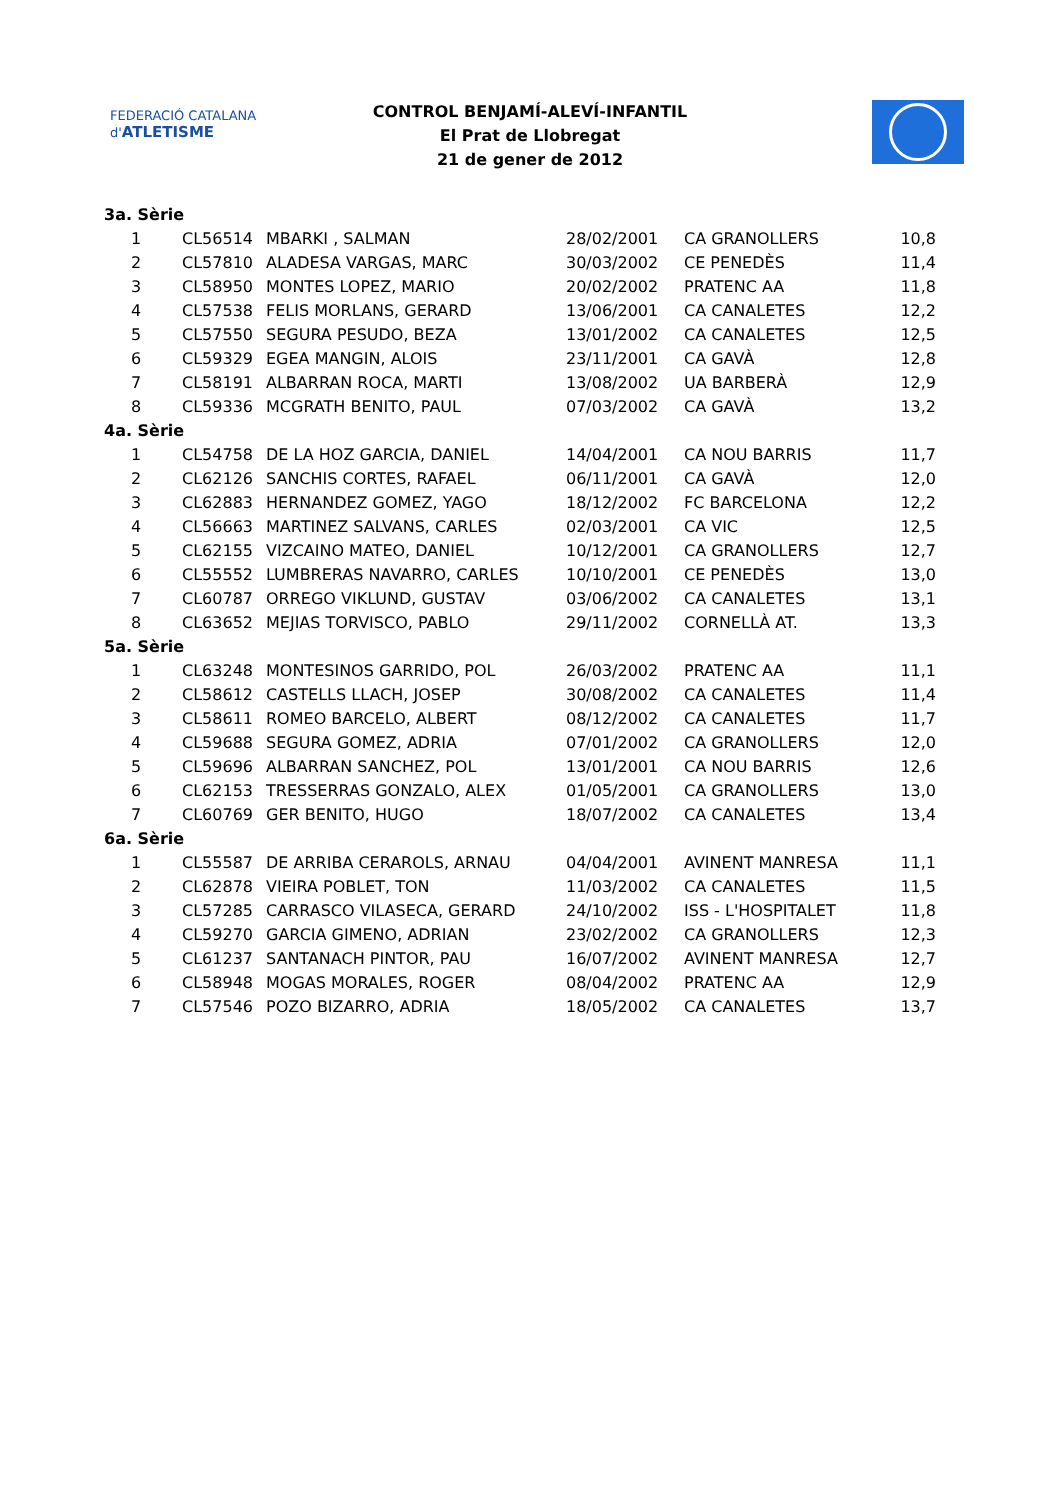FEDERACIÓ CATALANA d'ATLETISME
CONTROL BENJAMÍ-ALEVÍ-INFANTIL
El Prat de Llobregat
21 de gener de 2012
| 3a. Sèrie | | | | | |
| 1 | CL56514 | MBARKI , SALMAN | 28/02/2001 | CA GRANOLLERS | 10,8 |
| 2 | CL57810 | ALADESA VARGAS, MARC | 30/03/2002 | CE PENEDÈS | 11,4 |
| 3 | CL58950 | MONTES LOPEZ, MARIO | 20/02/2002 | PRATENC AA | 11,8 |
| 4 | CL57538 | FELIS MORLANS, GERARD | 13/06/2001 | CA CANALETES | 12,2 |
| 5 | CL57550 | SEGURA PESUDO, BEZA | 13/01/2002 | CA CANALETES | 12,5 |
| 6 | CL59329 | EGEA MANGIN, ALOIS | 23/11/2001 | CA GAVÀ | 12,8 |
| 7 | CL58191 | ALBARRAN ROCA, MARTI | 13/08/2002 | UA BARBERÀ | 12,9 |
| 8 | CL59336 | MCGRATH BENITO, PAUL | 07/03/2002 | CA GAVÀ | 13,2 |
| 4a. Sèrie | | | | | |
| 1 | CL54758 | DE LA HOZ GARCIA, DANIEL | 14/04/2001 | CA NOU BARRIS | 11,7 |
| 2 | CL62126 | SANCHIS CORTES, RAFAEL | 06/11/2001 | CA GAVÀ | 12,0 |
| 3 | CL62883 | HERNANDEZ GOMEZ, YAGO | 18/12/2002 | FC BARCELONA | 12,2 |
| 4 | CL56663 | MARTINEZ SALVANS, CARLES | 02/03/2001 | CA VIC | 12,5 |
| 5 | CL62155 | VIZCAINO MATEO, DANIEL | 10/12/2001 | CA GRANOLLERS | 12,7 |
| 6 | CL55552 | LUMBRERAS NAVARRO, CARLES | 10/10/2001 | CE PENEDÈS | 13,0 |
| 7 | CL60787 | ORREGO VIKLUND, GUSTAV | 03/06/2002 | CA CANALETES | 13,1 |
| 8 | CL63652 | MEJIAS TORVISCO, PABLO | 29/11/2002 | CORNELLÀ AT. | 13,3 |
| 5a. Sèrie | | | | | |
| 1 | CL63248 | MONTESINOS GARRIDO, POL | 26/03/2002 | PRATENC AA | 11,1 |
| 2 | CL58612 | CASTELLS LLACH, JOSEP | 30/08/2002 | CA CANALETES | 11,4 |
| 3 | CL58611 | ROMEO BARCELO, ALBERT | 08/12/2002 | CA CANALETES | 11,7 |
| 4 | CL59688 | SEGURA GOMEZ, ADRIA | 07/01/2002 | CA GRANOLLERS | 12,0 |
| 5 | CL59696 | ALBARRAN SANCHEZ, POL | 13/01/2001 | CA NOU BARRIS | 12,6 |
| 6 | CL62153 | TRESSERRAS GONZALO, ALEX | 01/05/2001 | CA GRANOLLERS | 13,0 |
| 7 | CL60769 | GER BENITO, HUGO | 18/07/2002 | CA CANALETES | 13,4 |
| 6a. Sèrie | | | | | |
| 1 | CL55587 | DE ARRIBA CERAROLS, ARNAU | 04/04/2001 | AVINENT MANRESA | 11,1 |
| 2 | CL62878 | VIEIRA POBLET, TON | 11/03/2002 | CA CANALETES | 11,5 |
| 3 | CL57285 | CARRASCO VILASECA, GERARD | 24/10/2002 | ISS - L'HOSPITALET | 11,8 |
| 4 | CL59270 | GARCIA GIMENO, ADRIAN | 23/02/2002 | CA GRANOLLERS | 12,3 |
| 5 | CL61237 | SANTANACH PINTOR, PAU | 16/07/2002 | AVINENT MANRESA | 12,7 |
| 6 | CL58948 | MOGAS MORALES, ROGER | 08/04/2002 | PRATENC AA | 12,9 |
| 7 | CL57546 | POZO BIZARRO, ADRIA | 18/05/2002 | CA CANALETES | 13,7 |